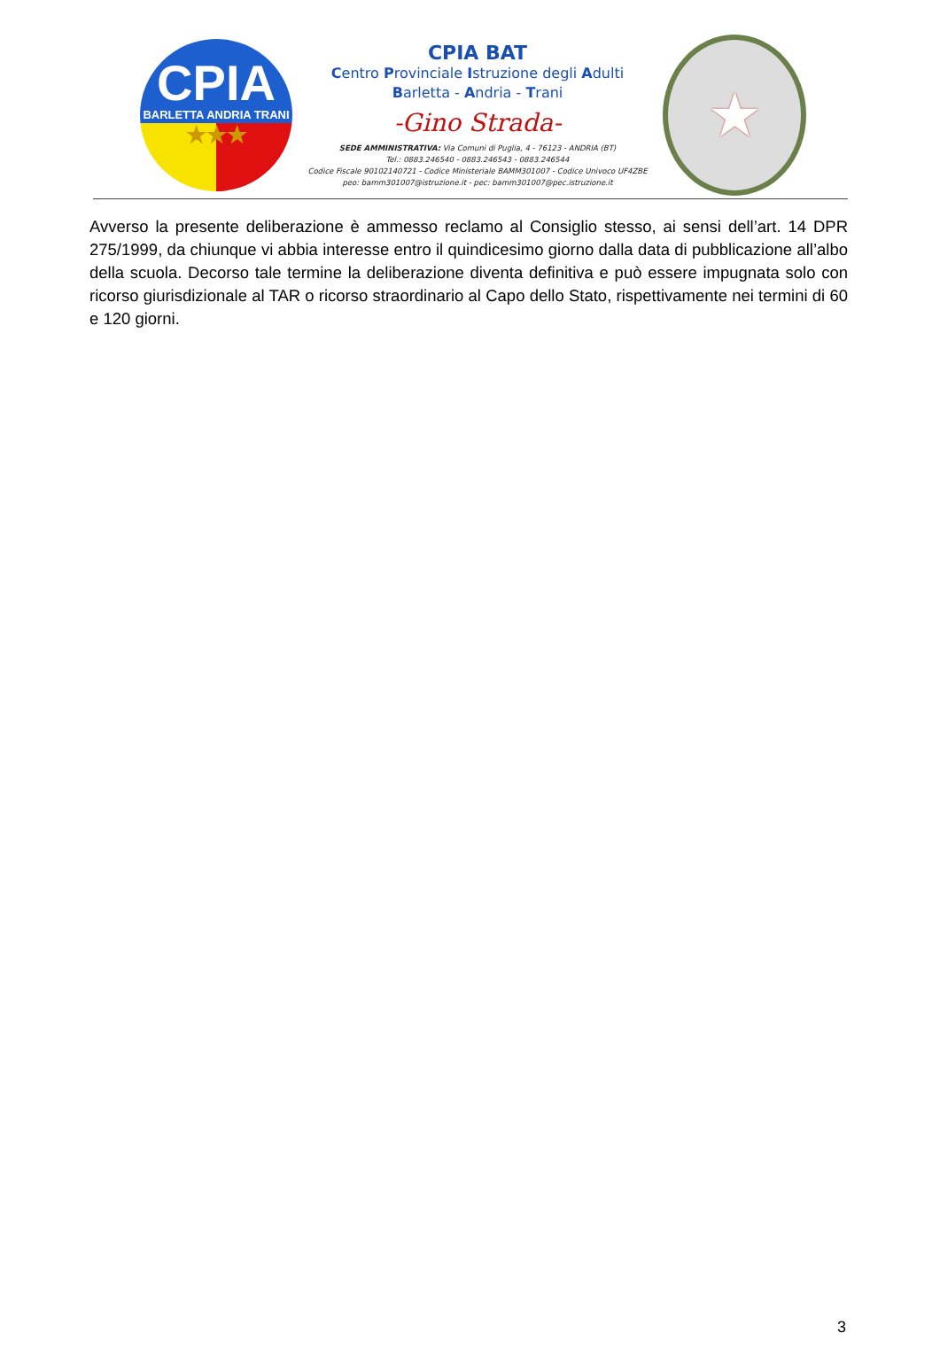CPIA
BARLETTA ANDRIA TRANI
★★★
CPIA BAT
Centro Provinciale Istruzione degli Adulti
Barletta - Andria - Trani
-Gino Strada-
SEDE AMMINISTRATIVA: Via Comuni di Puglia, 4 - 76123 - ANDRIA (BT)
Tel.: 0883.246540 - 0883.246543 - 0883.246544
Codice Fiscale 90102140721 - Codice Ministeriale BAMM301007 - Codice Univoco UF4ZBE
peo: bamm301007@istruzione.it - pec: bamm301007@pec.istruzione.it
★
Avverso la presente deliberazione è ammesso reclamo al Consiglio stesso, ai sensi dell’art. 14 DPR 275/1999, da chiunque vi abbia interesse entro il quindicesimo giorno dalla data di pubblicazione all’albo della scuola. Decorso tale termine la deliberazione diventa definitiva e può essere impugnata solo con ricorso giurisdizionale al TAR o ricorso straordinario al Capo dello Stato, rispettivamente nei termini di 60 e 120 giorni.
3